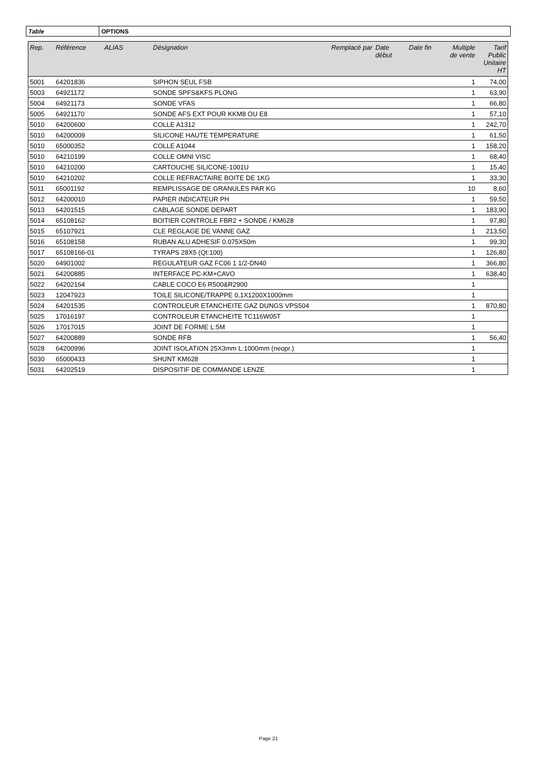| Table | OPTIONS |
| Rep. | Référence | ALIAS | Désignation | Remplacé par | Date début | Date fin | Multiple de vente | Tarif Public Unitaire HT |
| --- | --- | --- | --- | --- | --- | --- | --- | --- |
| 5001 | 64201836 | | SIPHON SEUL FSB | | | | 1 | 74,00 |
| 5003 | 64921172 | | SONDE SPFS&KFS PLONG | | | | 1 | 63,90 |
| 5004 | 64921173 | | SONDE VFAS | | | | 1 | 66,80 |
| 5005 | 64921170 | | SONDE AFS EXT POUR KKM8 OU E8 | | | | 1 | 57,10 |
| 5010 | 64200600 | | COLLE A1312 | | | | 1 | 242,70 |
| 5010 | 64200009 | | SILICONE HAUTE TEMPERATURE | | | | 1 | 61,50 |
| 5010 | 65000352 | | COLLE A1044 | | | | 1 | 158,20 |
| 5010 | 64210199 | | COLLE OMNI VISC | | | | 1 | 68,40 |
| 5010 | 64210200 | | CARTOUCHE SILICONE-1001U | | | | 1 | 15,40 |
| 5010 | 64210202 | | COLLE REFRACTAIRE BOITE DE 1KG | | | | 1 | 33,30 |
| 5011 | 65001192 | | REMPLISSAGE DE GRANULÉS PAR KG | | | | 10 | 8,60 |
| 5012 | 64200010 | | PAPIER INDICATEUR PH | | | | 1 | 59,50 |
| 5013 | 64201515 | | CABLAGE SONDE DEPART | | | | 1 | 183,90 |
| 5014 | 65108162 | | BOITIER CONTROLE FBR2 + SONDE / KM628 | | | | 1 | 97,80 |
| 5015 | 65107921 | | CLE REGLAGE DE VANNE GAZ | | | | 1 | 213,50 |
| 5016 | 65108158 | | RUBAN ALU ADHESIF 0.075X50m | | | | 1 | 99,30 |
| 5017 | 65108166-01 | | TYRAPS 28X5 (Qt:100) | | | | 1 | 126,80 |
| 5020 | 64901002 | | REGULATEUR GAZ FC06 1 1/2-DN40 | | | | 1 | 366,80 |
| 5021 | 64200885 | | INTERFACE PC-KM+CAVO | | | | 1 | 638,40 |
| 5022 | 64202164 | | CABLE COCO E6 R500&R2900 | | | | 1 | |
| 5023 | 12047923 | | TOILE SILICONE/TRAPPE 0,1X1200X1000mm | | | | 1 | |
| 5024 | 64201535 | | CONTROLEUR ETANCHEITE GAZ DUNGS VPS504 | | | | 1 | 870,80 |
| 5025 | 17016197 | | CONTROLEUR ETANCHEITE TC116W05T | | | | 1 | |
| 5026 | 17017015 | | JOINT DE FORME L:5M | | | | 1 | |
| 5027 | 64200889 | | SONDE RFB | | | | 1 | 56,40 |
| 5028 | 64200996 | | JOINT ISOLATION 25X3mm L:1000mm (neopr.) | | | | 1 | |
| 5030 | 65000433 | | SHUNT KM628 | | | | 1 | |
| 5031 | 64202519 | | DISPOSITIF DE COMMANDE LENZE | | | | 1 | |
Page 21